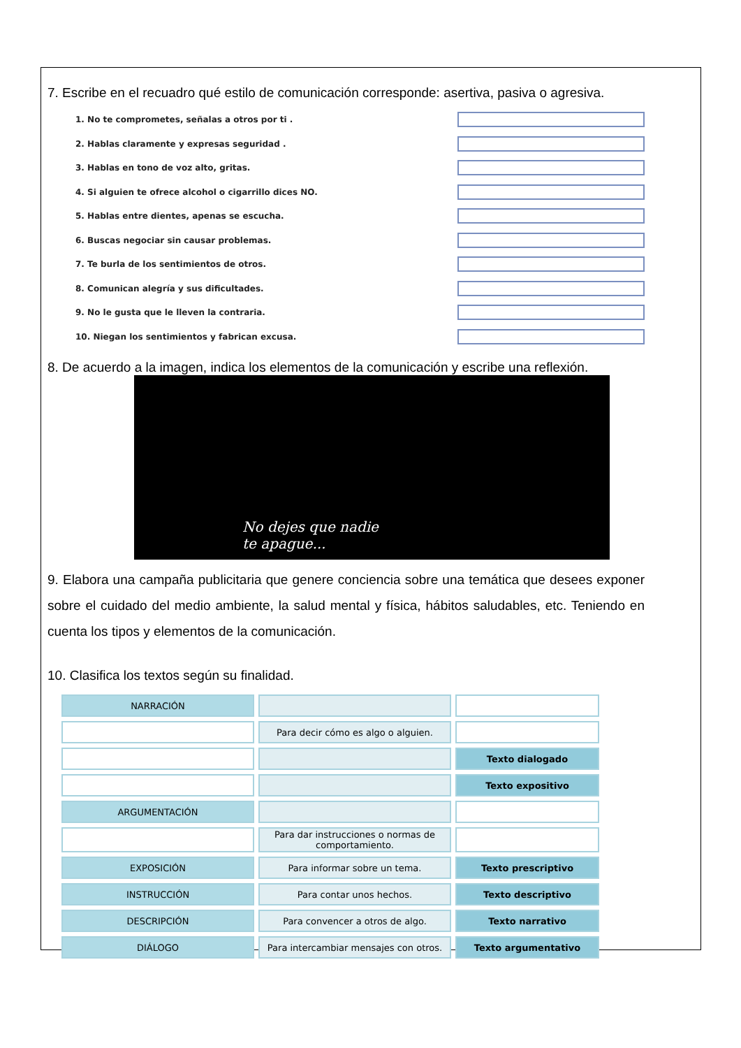7. Escribe en el recuadro qué estilo de comunicación corresponde: asertiva, pasiva o agresiva.
1. No te comprometes, señalas a otros por ti .
2. Hablas claramente y expresas seguridad .
3. Hablas en tono de voz alto, gritas.
4. Si alguien te ofrece alcohol o cigarrillo dices NO.
5. Hablas entre dientes, apenas se escucha.
6. Buscas negociar sin causar problemas.
7. Te burla de los sentimientos de otros.
8. Comunican alegría y sus dificultades.
9. No le gusta que le lleven la contraria.
10. Niegan los sentimientos y fabrican excusa.
8. De acuerdo a la imagen, indica los elementos de la comunicación y escribe una reflexión.
No dejes que nadie
te apague...
9. Elabora una campaña publicitaria que genere conciencia sobre una temática que desees exponer sobre el cuidado del medio ambiente, la salud mental y física, hábitos saludables, etc. Teniendo en cuenta los tipos y elementos de la comunicación.
10. Clasifica los textos según su finalidad.
| NARRACIÓN | | |
| | Para decir cómo es algo o alguien. | |
| | | Texto dialogado |
| | | Texto expositivo |
| ARGUMENTACIÓN | | |
| | Para dar instrucciones o normas de comportamiento. | |
| EXPOSICIÓN | Para informar sobre un tema. | Texto prescriptivo |
| INSTRUCCIÓN | Para contar unos hechos. | Texto descriptivo |
| DESCRIPCIÓN | Para convencer a otros de algo. | Texto narrativo |
| DIÁLOGO | Para intercambiar mensajes con otros. | Texto argumentativo |